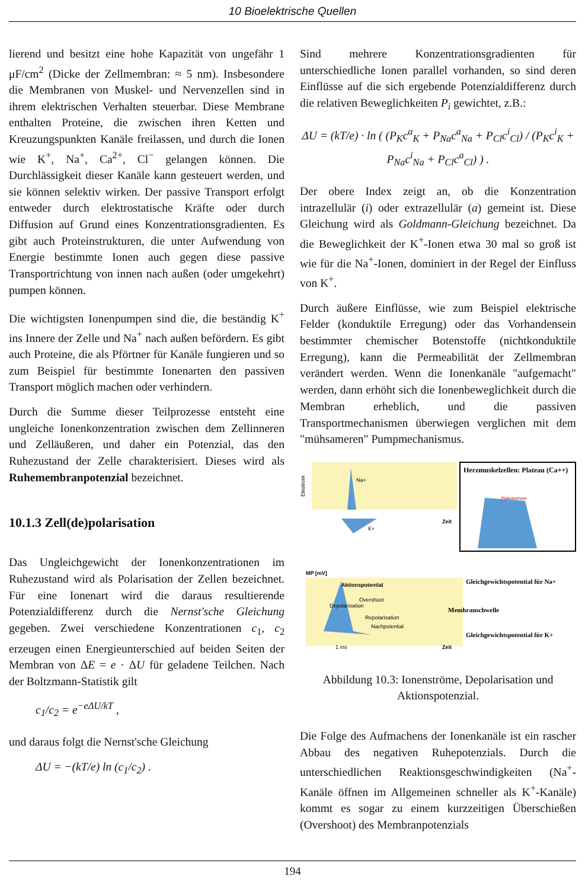10 Bioelektrische Quellen
lierend und besitzt eine hohe Kapazität von ungefähr 1 μF/cm<sup>2</sup> (Dicke der Zellmembran: ≈ 5 nm). Insbesondere die Membranen von Muskel- und Nervenzellen sind in ihrem elektrischen Verhalten steuerbar. Diese Membrane enthalten Proteine, die zwischen ihren Ketten und Kreuzungspunkten Kanäle freilassen, und durch die Ionen wie K<sup>+</sup>, Na<sup>+</sup>, Ca<sup>2+</sup>, Cl<sup>−</sup> gelangen können. Die Durchlässigkeit dieser Kanäle kann gesteuert werden, und sie können selektiv wirken. Der passive Transport erfolgt entweder durch elektrostatische Kräfte oder durch Diffusion auf Grund eines Konzentrationsgradienten. Es gibt auch Proteinstrukturen, die unter Aufwendung von Energie bestimmte Ionen auch gegen diese passive Transportrichtung von innen nach außen (oder umgekehrt) pumpen können.
Die wichtigsten Ionenpumpen sind die, die beständig K<sup>+</sup> ins Innere der Zelle und Na<sup>+</sup> nach außen befördern. Es gibt auch Proteine, die als Pförtner für Kanäle fungieren und so zum Beispiel für bestimmte Ionenarten den passiven Transport möglich machen oder verhindern.
Durch die Summe dieser Teilprozesse entsteht eine ungleiche Ionenkonzentration zwischen dem Zellinneren und Zelläußeren, und daher ein Potenzial, das den Ruhezustand der Zelle charakterisiert. Dieses wird als Ruhemembranpotenzial bezeichnet.
10.1.3 Zell(de)polarisation
Das Ungleichgewicht der Ionenkonzentrationen im Ruhezustand wird als Polarisation der Zellen bezeichnet. Für eine Ionenart wird die daraus resultierende Potenzialdifferenz durch die Nernst'sche Gleichung gegeben. Zwei verschiedene Konzentrationen c<sub>1</sub>, c<sub>2</sub> erzeugen einen Energieunterschied auf beiden Seiten der Membran von ΔE = e · ΔU für geladene Teilchen. Nach der Boltzmann-Statistik gilt
c<sub>1</sub>/c<sub>2</sub> = e<sup>−eΔU/kT</sup> ,
und daraus folgt die Nernst'sche Gleichung
ΔU = −(kT/e) ln (c<sub>1</sub>/c<sub>2</sub>) .
Sind mehrere Konzentrationsgradienten für unterschiedliche Ionen parallel vorhanden, so sind deren Einflüsse auf die sich ergebende Potenzialdifferenz durch die relativen Beweglichkeiten P<sub>i</sub> gewichtet, z.B.:
ΔU = (kT/e) · ln ( (P<sub>K</sub>c<sup>a</sup><sub>K</sub> + P<sub>Na</sub>c<sup>a</sup><sub>Na</sub> + P<sub>Cl</sub>c<sup>i</sup><sub>Cl</sub>) / (P<sub>K</sub>c<sup>i</sup><sub>K</sub> + P<sub>Na</sub>c<sup>i</sup><sub>Na</sub> + P<sub>Cl</sub>c<sup>a</sup><sub>Cl</sub>) ) .
Der obere Index zeigt an, ob die Konzentration intrazellulär (i) oder extrazellulär (a) gemeint ist. Diese Gleichung wird als Goldmann-Gleichung bezeichnet. Da die Beweglichkeit der K<sup>+</sup>-Ionen etwa 30 mal so groß ist wie für die Na<sup>+</sup>-Ionen, dominiert in der Regel der Einfluss von K<sup>+</sup>.
Durch äußere Einflüsse, wie zum Beispiel elektrische Felder (konduktile Erregung) oder das Vorhandensein bestimmter chemischer Botenstoffe (nichtkonduktile Erregung), kann die Permeabilität der Zellmembran verändert werden. Wenn die Ionenkanäle "aufgemacht" werden, dann erhöht sich die Ionenbeweglichkeit durch die Membran erheblich, und die passiven Transportmechanismen überwiegen verglichen mit dem "mühsameren" Pumpmechanismus.
Na+
Einstrom
K+
Zeit
Herzmuskelzellen: Plateau (Ca++)
Plateauphase
MP [mV]
Aktionspotential
Depolarisation
Overshoot
Repolarisation
Nachpotential
1 ms
Zeit
Gleichgewichtspotential für Na+
Membranschwelle
Gleichgewichtspotential für K+
Abbildung 10.3: Ionenströme, Depolarisation und Aktionspotenzial.
Die Folge des Aufmachens der Ionenkanäle ist ein rascher Abbau des negativen Ruhepotenzials. Durch die unterschiedlichen Reaktionsgeschwindigkeiten (Na<sup>+</sup>-Kanäle öffnen im Allgemeinen schneller als K<sup>+</sup>-Kanäle) kommt es sogar zu einem kurzzeitigen Überschießen (Overshoot) des Membranpotenzials
194